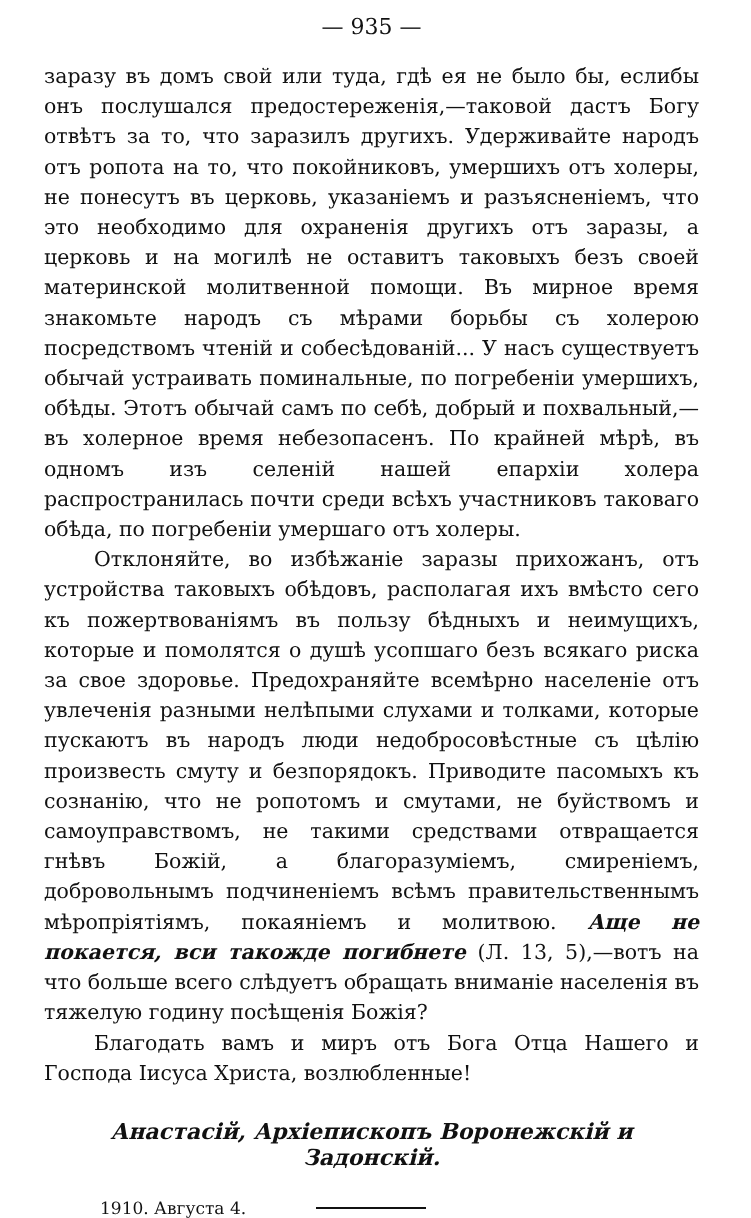— 935 —
заразу въ домъ свой или туда, гдѣ ея не было бы, еслибы онъ послушался предостереженія,—таковой дастъ Богу отвѣтъ за то, что заразилъ другихъ. Удерживайте народъ отъ ропота на то, что покойниковъ, умершихъ отъ холеры, не понесутъ въ церковь, указаніемъ и разъясненіемъ, что это необходимо для охраненія другихъ отъ заразы, а церковь и на могилѣ не оставитъ таковыхъ безъ своей материнской молитвенной помощи. Въ мирное время знакомьте народъ съ мѣрами борьбы съ холерою посредствомъ чтеній и собесѣдованій... У насъ существуетъ обычай устраивать поминальные, по погребеніи умершихъ, обѣды. Этотъ обычай самъ по себѣ, добрый и похвальный,—въ холерное время небезопасенъ. По крайней мѣрѣ, въ одномъ изъ селеній нашей епархіи холера распространилась почти среди всѣхъ участниковъ таковаго обѣда, по погребеніи умершаго отъ холеры.
Отклоняйте, во избѣжаніе заразы прихожанъ, отъ устройства таковыхъ обѣдовъ, располагая ихъ вмѣсто сего къ пожертвованіямъ въ пользу бѣдныхъ и неимущихъ, которые и помолятся о душѣ усопшаго безъ всякаго риска за свое здоровье. Предохраняйте всемѣрно населеніе отъ увлеченія разными нелѣпыми слухами и толками, которые пускаютъ въ народъ люди недобросовѣстные съ цѣлію произвесть смуту и безпорядокъ. Приводите пасомыхъ къ сознанію, что не ропотомъ и смутами, не буйствомъ и самоуправствомъ, не такими средствами отвращается гнѣвъ Божій, а благоразуміемъ, смиреніемъ, добровольнымъ подчиненіемъ всѣмъ правительственнымъ мѣропріятіямъ, покаяніемъ и молитвою. Аще не покается, вси такожде погибнете (Л. 13, 5),—вотъ на что больше всего слѣдуетъ обращать вниманіе населенія въ тяжелую годину посѣщенія Божія?
Благодать вамъ и миръ отъ Бога Отца Нашего и Господа Іисуса Христа, возлюбленные!
Анастасій, Архіепископъ Воронежскій и Задонскій.
1910. Августа 4.